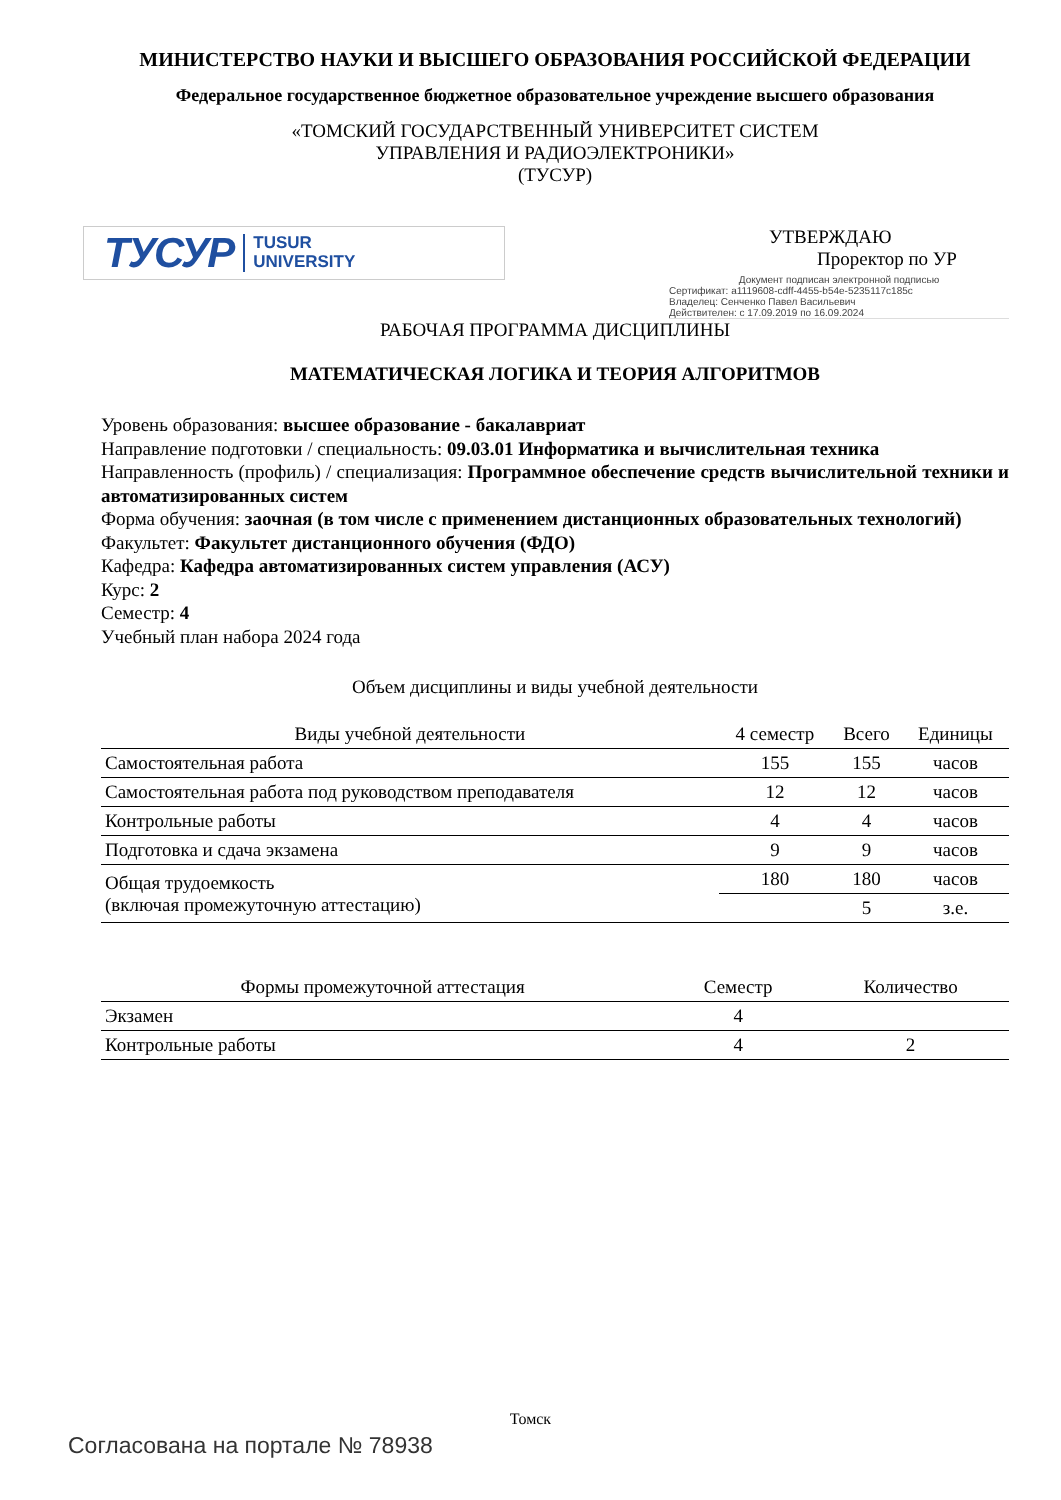МИНИСТЕРСТВО НАУКИ И ВЫСШЕГО ОБРАЗОВАНИЯ РОССИЙСКОЙ ФЕДЕРАЦИИ
Федеральное государственное бюджетное образовательное учреждение высшего образования
«ТОМСКИЙ ГОСУДАРСТВЕННЫЙ УНИВЕРСИТЕТ СИСТЕМ
УПРАВЛЕНИЯ И РАДИОЭЛЕКТРОНИКИ»
(ТУСУР)
ТУСУР TUSUR
UNIVERSITY
УТВЕРЖДАЮ
Проректор по УР
Документ подписан электронной подписью
Сертификат: a1119608-cdff-4455-b54e-5235117c185c
Владелец: Сенченко Павел Васильевич
Действителен: с 17.09.2019 по 16.09.2024
РАБОЧАЯ ПРОГРАММА ДИСЦИПЛИНЫ
МАТЕМАТИЧЕСКАЯ ЛОГИКА И ТЕОРИЯ АЛГОРИТМОВ
Уровень образования: высшее образование - бакалавриат
Направление подготовки / специальность: 09.03.01 Информатика и вычислительная техника
Направленность (профиль) / специализация: Программное обеспечение средств вычислительной техники и автоматизированных систем
Форма обучения: заочная (в том числе с применением дистанционных образовательных технологий)
Факультет: Факультет дистанционного обучения (ФДО)
Кафедра: Кафедра автоматизированных систем управления (АСУ)
Курс: 2
Семестр: 4
Учебный план набора 2024 года
Объем дисциплины и виды учебной деятельности
| Виды учебной деятельности | 4 семестр | Всего | Единицы |
| --- | --- | --- | --- |
| Самостоятельная работа | 155 | 155 | часов |
| Самостоятельная работа под руководством преподавателя | 12 | 12 | часов |
| Контрольные работы | 4 | 4 | часов |
| Подготовка и сдача экзамена | 9 | 9 | часов |
| Общая трудоемкость (включая промежуточную аттестацию) | 180 | 180 | часов |
| | | 5 | з.е. |
| Формы промежуточной аттестация | Семестр | Количество |
| --- | --- | --- |
| Экзамен | 4 | |
| Контрольные работы | 4 | 2 |
Томск
Согласована на портале № 78938